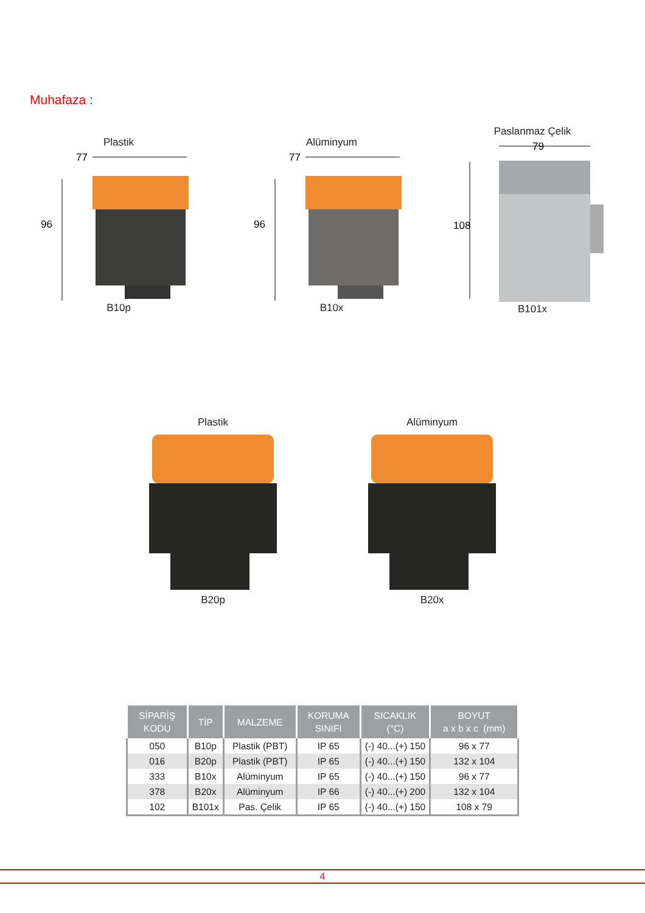Muhafaza :
Plastik
77
96
B10p
Alüminyum
77
96
B10x
Paslanmaz Çelik
79
108
B101x
Plastik
B20p
Alüminyum
B20x
| SİPARİŞ KODU | TİP | MALZEME | KORUMA SINIFI | SICAKLIK (°C) | BOYUT a x b x c (mm) |
| --- | --- | --- | --- | --- | --- |
| 050 | B10p | Plastik (PBT) | IP 65 | (-) 40...(+) 150 | 96 x 77 |
| 016 | B20p | Plastik (PBT) | IP 65 | (-) 40...(+) 150 | 132 x 104 |
| 333 | B10x | Alüminyum | IP 65 | (-) 40...(+) 150 | 96 x 77 |
| 378 | B20x | Alüminyum | IP 66 | (-) 40...(+) 200 | 132 x 104 |
| 102 | B101x | Pas. Çelik | IP 65 | (-) 40...(+) 150 | 108 x 79 |
4